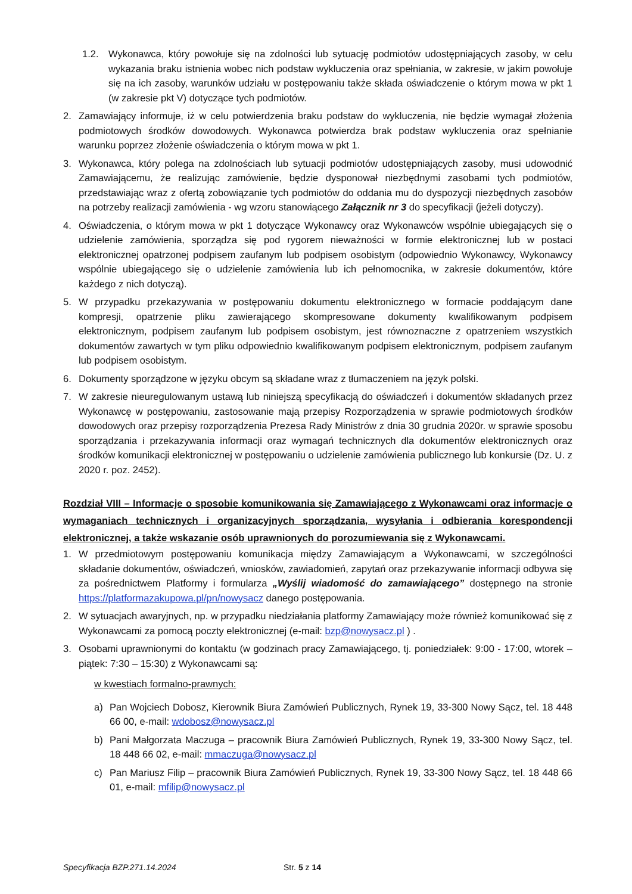1.2. Wykonawca, który powołuje się na zdolności lub sytuację podmiotów udostępniających zasoby, w celu wykazania braku istnienia wobec nich podstaw wykluczenia oraz spełniania, w zakresie, w jakim powołuje się na ich zasoby, warunków udziału w postępowaniu także składa oświadczenie o którym mowa w pkt 1 (w zakresie pkt V) dotyczące tych podmiotów.
2. Zamawiający informuje, iż w celu potwierdzenia braku podstaw do wykluczenia, nie będzie wymagał złożenia podmiotowych środków dowodowych. Wykonawca potwierdza brak podstaw wykluczenia oraz spełnianie warunku poprzez złożenie oświadczenia o którym mowa w pkt 1.
3. Wykonawca, który polega na zdolnościach lub sytuacji podmiotów udostępniających zasoby, musi udowodnić Zamawiającemu, że realizując zamówienie, będzie dysponował niezbędnymi zasobami tych podmiotów, przedstawiając wraz z ofertą zobowiązanie tych podmiotów do oddania mu do dyspozycji niezbędnych zasobów na potrzeby realizacji zamówienia - wg wzoru stanowiącego Załącznik nr 3 do specyfikacji (jeżeli dotyczy).
4. Oświadczenia, o którym mowa w pkt 1 dotyczące Wykonawcy oraz Wykonawców wspólnie ubiegających się o udzielenie zamówienia, sporządza się pod rygorem nieważności w formie elektronicznej lub w postaci elektronicznej opatrzonej podpisem zaufanym lub podpisem osobistym (odpowiednio Wykonawcy, Wykonawcy wspólnie ubiegającego się o udzielenie zamówienia lub ich pełnomocnika, w zakresie dokumentów, które każdego z nich dotyczą).
5. W przypadku przekazywania w postępowaniu dokumentu elektronicznego w formacie poddającym dane kompresji, opatrzenie pliku zawierającego skompresowane dokumenty kwalifikowanym podpisem elektronicznym, podpisem zaufanym lub podpisem osobistym, jest równoznaczne z opatrzeniem wszystkich dokumentów zawartych w tym pliku odpowiednio kwalifikowanym podpisem elektronicznym, podpisem zaufanym lub podpisem osobistym.
6. Dokumenty sporządzone w języku obcym są składane wraz z tłumaczeniem na język polski.
7. W zakresie nieuregulowanym ustawą lub niniejszą specyfikacją do oświadczeń i dokumentów składanych przez Wykonawcę w postępowaniu, zastosowanie mają przepisy Rozporządzenia w sprawie podmiotowych środków dowodowych oraz przepisy rozporządzenia Prezesa Rady Ministrów z dnia 30 grudnia 2020r. w sprawie sposobu sporządzania i przekazywania informacji oraz wymagań technicznych dla dokumentów elektronicznych oraz środków komunikacji elektronicznej w postępowaniu o udzielenie zamówienia publicznego lub konkursie (Dz. U. z 2020 r. poz. 2452).
Rozdział VIII – Informacje o sposobie komunikowania się Zamawiającego z Wykonawcami oraz informacje o wymaganiach technicznych i organizacyjnych sporządzania, wysyłania i odbierania korespondencji elektronicznej, a także wskazanie osób uprawnionych do porozumiewania się z Wykonawcami.
1. W przedmiotowym postępowaniu komunikacja między Zamawiającym a Wykonawcami, w szczególności składanie dokumentów, oświadczeń, wniosków, zawiadomień, zapytań oraz przekazywanie informacji odbywa się za pośrednictwem Platformy i formularza „Wyślij wiadomość do zamawiającego” dostępnego na stronie https://platformazakupowa.pl/pn/nowysacz danego postępowania.
2. W sytuacjach awaryjnych, np. w przypadku niedziałania platformy Zamawiający może również komunikować się z Wykonawcami za pomocą poczty elektronicznej (e-mail: bzp@nowysacz.pl ) .
3. Osobami uprawnionymi do kontaktu (w godzinach pracy Zamawiającego, tj. poniedziałek: 9:00 - 17:00, wtorek – piątek: 7:30 – 15:30) z Wykonawcami są:
w kwestiach formalno-prawnych:
a) Pan Wojciech Dobosz, Kierownik Biura Zamówień Publicznych, Rynek 19, 33-300 Nowy Sącz, tel. 18 448 66 00, e-mail: wdobosz@nowysacz.pl
b) Pani Małgorzata Maczuga – pracownik Biura Zamówień Publicznych, Rynek 19, 33-300 Nowy Sącz, tel. 18 448 66 02, e-mail: mmaczuga@nowysacz.pl
c) Pan Mariusz Filip – pracownik Biura Zamówień Publicznych, Rynek 19, 33-300 Nowy Sącz, tel. 18 448 66 01, e-mail: mfilip@nowysacz.pl
Specyfikacja BZP.271.14.2024 Str. 5 z 14